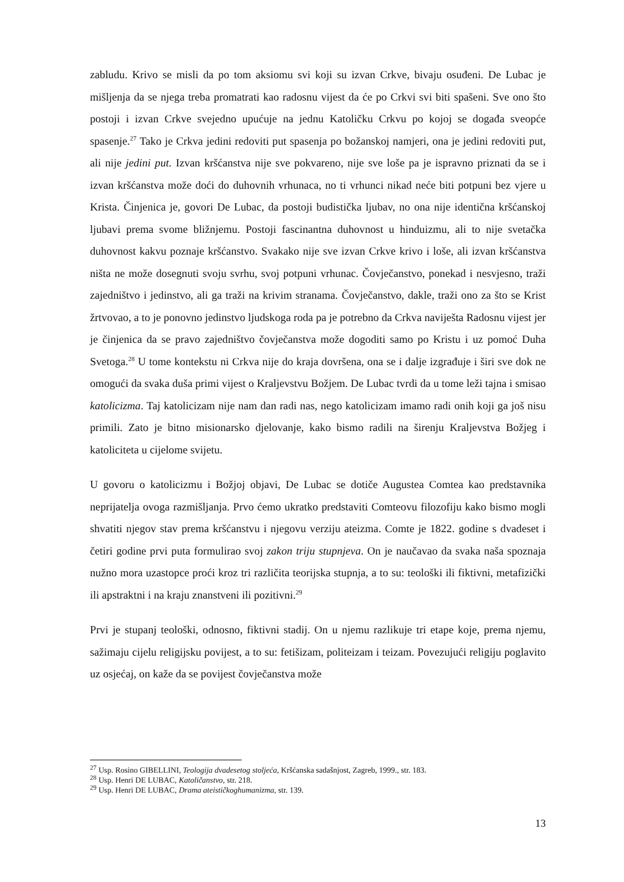zabludu. Krivo se misli da po tom aksiomu svi koji su izvan Crkve, bivaju osuđeni. De Lubac je mišljenja da se njega treba promatrati kao radosnu vijest da će po Crkvi svi biti spašeni. Sve ono što postoji i izvan Crkve svejedno upućuje na jednu Katoličku Crkvu po kojoj se događa sveopće spasenje.<sup>27</sup> Tako je Crkva jedini redoviti put spasenja po božanskoj namjeri, ona je jedini redoviti put, ali nije jedini put. Izvan kršćanstva nije sve pokvareno, nije sve loše pa je ispravno priznati da se i izvan kršćanstva može doći do duhovnih vrhunaca, no ti vrhunci nikad neće biti potpuni bez vjere u Krista. Činjenica je, govori De Lubac, da postoji budistička ljubav, no ona nije identična kršćanskoj ljubavi prema svome bližnjemu. Postoji fascinantna duhovnost u hinduizmu, ali to nije svetačka duhovnost kakvu poznaje kršćanstvo. Svakako nije sve izvan Crkve krivo i loše, ali izvan kršćanstva ništa ne može dosegnuti svoju svrhu, svoj potpuni vrhunac. Čovječanstvo, ponekad i nesvjesno, traži zajedništvo i jedinstvo, ali ga traži na krivim stranama. Čovječanstvo, dakle, traži ono za što se Krist žrtvovao, a to je ponovno jedinstvo ljudskoga roda pa je potrebno da Crkva naviješta Radosnu vijest jer je činjenica da se pravo zajedništvo čovječanstva može dogoditi samo po Kristu i uz pomoć Duha Svetoga.<sup>28</sup> U tome kontekstu ni Crkva nije do kraja dovršena, ona se i dalje izgrađuje i širi sve dok ne omogući da svaka duša primi vijest o Kraljevstvu Božjem. De Lubac tvrdi da u tome leži tajna i smisao katolicizma. Taj katolicizam nije nam dan radi nas, nego katolicizam imamo radi onih koji ga još nisu primili. Zato je bitno misionarsko djelovanje, kako bismo radili na širenju Kraljevstva Božjeg i katoliciteta u cijelome svijetu.
U govoru o katolicizmu i Božjoj objavi, De Lubac se dotiče Augustea Comtea kao predstavnika neprijatelja ovoga razmišljanja. Prvo ćemo ukratko predstaviti Comteovu filozofiju kako bismo mogli shvatiti njegov stav prema kršćanstvu i njegovu verziju ateizma. Comte je 1822. godine s dvadeset i četiri godine prvi puta formulirao svoj zakon triju stupnjeva. On je naučavao da svaka naša spoznaja nužno mora uzastopce proći kroz tri različita teorijska stupnja, a to su: teološki ili fiktivni, metafizički ili apstraktni i na kraju znanstveni ili pozitivni.<sup>29</sup>
Prvi je stupanj teološki, odnosno, fiktivni stadij. On u njemu razlikuje tri etape koje, prema njemu, sažimaju cijelu religijsku povijest, a to su: fetišizam, politeizam i teizam. Povezujući religiju poglavito uz osjećaj, on kaže da se povijest čovječanstva može
<sup>27</sup> Usp. Rosino GIBELLINI, Teologija dvadesetog stoljeća, Kršćanska sadašnjost, Zagreb, 1999., str. 183.
<sup>28</sup> Usp. Henri DE LUBAC, Katoličanstvo, str. 218.
<sup>29</sup> Usp. Henri DE LUBAC, Drama ateističkoghumanizma, str. 139.
13